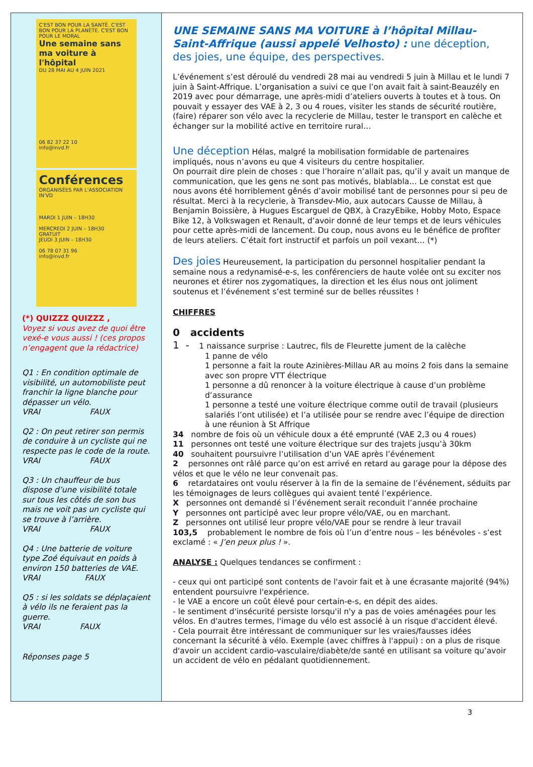C'EST BON POUR LA SANTÉ. C'EST BON POUR LA PLANÈTE. C'EST BON POUR LE MORAL
Une semaine sans ma voiture à l'hôpital
DU 28 MAI AU 4 JUIN 2021
06 82 37 22 10
info@invd.fr
Conférences
ORGANISÉES PAR L'ASSOCIATION IN'VD
MARDI 1 JUIN – 18H30
MERCREDI 2 JUIN – 18H30
GRATUIT
JEUDI 3 JUIN – 18H30
06 78 07 31 96
info@invd.fr
(*) QUIZZZ QUIZZZ ,
Voyez si vous avez de quoi être vexé-e vous aussi ! (ces propos n’engagent que la rédactrice)
Q1 : En condition optimale de visibilité, un automobiliste peut franchir la ligne blanche pour dépasser un vélo.
VRAI FAUX
Q2 : On peut retirer son permis de conduire à un cycliste qui ne respecte pas le code de la route.
VRAI FAUX
Q3 : Un chauffeur de bus dispose d’une visibilité totale sur tous les côtés de son bus mais ne voit pas un cycliste qui se trouve à l’arrière.
VRAI FAUX
Q4 : Une batterie de voiture type Zoé équivaut en poids à environ 150 batteries de VAE.
VRAI FAUX
Q5 : si les soldats se déplaçaient à vélo ils ne feraient pas la guerre.
VRAI FAUX
Réponses page 5
UNE SEMAINE SANS MA VOITURE à l’hôpital Millau-Saint-Affrique (aussi appelé Velhosto) : une déception, des joies, une équipe, des perspectives.
L’événement s’est déroulé du vendredi 28 mai au vendredi 5 juin à Millau et le lundi 7 juin à Saint-Affrique. L’organisation a suivi ce que l’on avait fait à saint-Beauzély en 2019 avec pour démarrage, une après-midi d’ateliers ouverts à toutes et à tous. On pouvait y essayer des VAE à 2, 3 ou 4 roues, visiter les stands de sécurité routière, (faire) réparer son vélo avec la recyclerie de Millau, tester le transport en calèche et échanger sur la mobilité active en territoire rural…
Une déception Hélas, malgré la mobilisation formidable de partenaires impliqués, nous n’avons eu que 4 visiteurs du centre hospitalier.
On pourrait dire plein de choses : que l’horaire n’allait pas, qu’il y avait un manque de communication, que les gens ne sont pas motivés, blablabla… Le constat est que nous avons été horriblement gênés d’avoir mobilisé tant de personnes pour si peu de résultat. Merci à la recyclerie, à Transdev-Mio, aux autocars Causse de Millau, à Benjamin Boissière, à Hugues Escarguel de QBX, à CrazyEbike, Hobby Moto, Espace Bike 12, à Volkswagen et Renault, d’avoir donné de leur temps et de leurs véhicules pour cette après-midi de lancement. Du coup, nous avons eu le bénéfice de profiter de leurs ateliers. C’était fort instructif et parfois un poil vexant… (*)
Des joies Heureusement, la participation du personnel hospitalier pendant la semaine nous a redynamisé-e-s, les conférenciers de haute volée ont su exciter nos neurones et étirer nos zygomatiques, la direction et les élus nous ont joliment soutenus et l’événement s’est terminé sur de belles réussites !
CHIFFRES
0 accidents
1 - 1 naissance surprise : Lautrec, fils de Fleurette jument de la calèche
1 panne de vélo
1 personne a fait la route Azinières-Millau AR au moins 2 fois dans la semaine avec son propre VTT électrique
1 personne a dû renoncer à la voiture électrique à cause d’un problème d’assurance
1 personne a testé une voiture électrique comme outil de travail (plusieurs salariés l’ont utilisée) et l’a utilisée pour se rendre avec l’équipe de direction à une réunion à St Affrique
34 nombre de fois où un véhicule doux a été emprunté (VAE 2,3 ou 4 roues)
11 personnes ont testé une voiture électrique sur des trajets jusqu’à 30km
40 souhaitent poursuivre l’utilisation d’un VAE après l’événement
2 personnes ont râlé parce qu’on est arrivé en retard au garage pour la dépose des vélos et que le vélo ne leur convenait pas.
6 retardataires ont voulu réserver à la fin de la semaine de l’événement, séduits par les témoignages de leurs collègues qui avaient tenté l’expérience.
X personnes ont demandé si l’événement serait reconduit l’année prochaine
Y personnes ont participé avec leur propre vélo/VAE, ou en marchant.
Z personnes ont utilisé leur propre vélo/VAE pour se rendre à leur travail
103,5 probablement le nombre de fois où l’un d’entre nous – les bénévoles - s’est exclamé : « J’en peux plus ! ».
ANALYSE : Quelques tendances se confirment :
- ceux qui ont participé sont contents de l'avoir fait et à une écrasante majorité (94%) entendent poursuivre l'expérience.
- le VAE a encore un coût élevé pour certain-e-s, en dépit des aides.
- le sentiment d'insécurité persiste lorsqu'il n'y a pas de voies aménagées pour les vélos. En d'autres termes, l'image du vélo est associé à un risque d'accident élevé.
- Cela pourrait être intéressant de communiquer sur les vraies/fausses idées concernant la sécurité à vélo. Exemple (avec chiffres à l'appui) : on a plus de risque d'avoir un accident cardio-vasculaire/diabète/de santé en utilisant sa voiture qu’avoir un accident de vélo en pédalant quotidiennement.
3